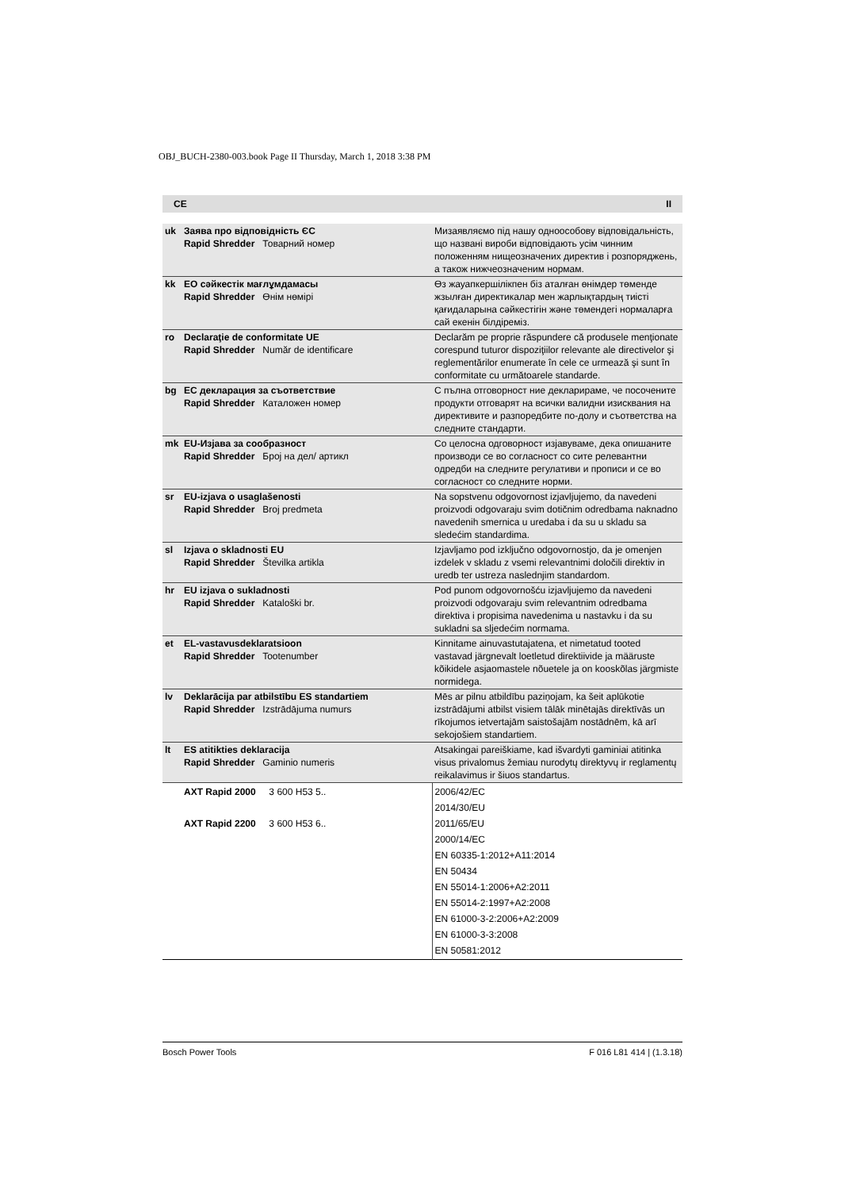OBJ_BUCH-2380-003.book Page II Thursday, March 1, 2018 3:38 PM
CE II
| uk | Заява про відповідність ЄС Rapid Shredder Товарний номер | Мизаявляємо під нашу одноособову відповідальність, що названі вироби відповідають усім чинним положенням нищеозначених директив і розпоряджень, а також нижчеозначеним нормам. |
| kk | ЕО сәйкестік мағлұмдамасы Rapid Shredder Өнім нөмірі | Өз жауапкершілікпен біз аталған өнімдер төменде жзылған директикалар мен жарлықтардың тиісті қағидаларына сәйкестігін және төмендегі нормаларға сай екенін білдіреміз. |
| ro | Declaraţie de conformitate UE Rapid Shredder Număr de identificare | Declarăm pe proprie răspundere că produsele menţionate corespund tuturor dispoziţiilor relevante ale directivelor şi reglementărilor enumerate în cele ce urmează şi sunt în conformitate cu următoarele standarde. |
| bg | ЕС декларация за съответствие Rapid Shredder Каталожен номер | С пълна отговорност ние декларираме, че посочените продукти отговарят на всички валидни изисквания на директивите и разпоредбите по-долу и съответства на следните стандарти. |
| mk | EU-Изјава за сообразност Rapid Shredder Број на дел/ артикл | Со целосна одговорност изјавуваме, дека опишаните производи се во согласност со сите релевантни одредби на следните регулативи и прописи и се во согласност со следните норми. |
| sr | EU-izjava o usaglašenosti Rapid Shredder Broj predmeta | Na sopstvenu odgovornost izjavljujemo, da navedeni proizvodi odgovaraju svim dotičnim odredbama naknadno navedenih smernica u uredaba i da su u skladu sa sledećim standardima. |
| sl | Izjava o skladnosti EU Rapid Shredder Številka artikla | Izjavljamo pod izključno odgovornostjo, da je omenjen izdelek v skladu z vsemi relevantnimi določili direktiv in uredb ter ustreza naslednjim standardom. |
| hr | EU izjava o sukladnosti Rapid Shredder Kataloški br. | Pod punom odgovornošću izjavljujemo da navedeni proizvodi odgovaraju svim relevantnim odredbama direktiva i propisima navedenima u nastavku i da su sukladni sa sljedećim normama. |
| et | EL-vastavusdeklaratsioon Rapid Shredder Tootenumber | Kinnitame ainuvastutajatena, et nimetatud tooted vastavad järgnevalt loetletud direktiivide ja määruste kõikidele asjaomastele nõuetele ja on kooskõlas järgmiste normidega. |
| lv | Deklarācija par atbilstību ES standartiem Rapid Shredder Izstrādājuma numurs | Mēs ar pilnu atbildību paziņojam, ka šeit aplūkotie izstrādājumi atbilst visiem tālāk minētajās direktīvās un rīkojumos ietvertajām saistošajām nostādnēm, kā arī sekojošiem standartiem. |
| lt | ES atitikties deklaracija Rapid Shredder Gaminio numeris | Atsakingai pareiškiame, kad išvardyti gaminiai atitinka visus privalomus žemiau nurodytų direktyvų ir reglamentų reikalavimus ir šiuos standartus. |
| | AXT Rapid 2000 3 600 H53 5.. AXT Rapid 2200 3 600 H53 6.. | 2006/42/EC 2014/30/EU 2011/65/EU 2000/14/EC EN 60335-1:2012+A11:2014 EN 50434 EN 55014-1:2006+A2:2011 EN 55014-2:1997+A2:2008 EN 61000-3-2:2006+A2:2009 EN 61000-3-3:2008 EN 50581:2012 |
Bosch Power Tools F 016 L81 414 | (1.3.18)